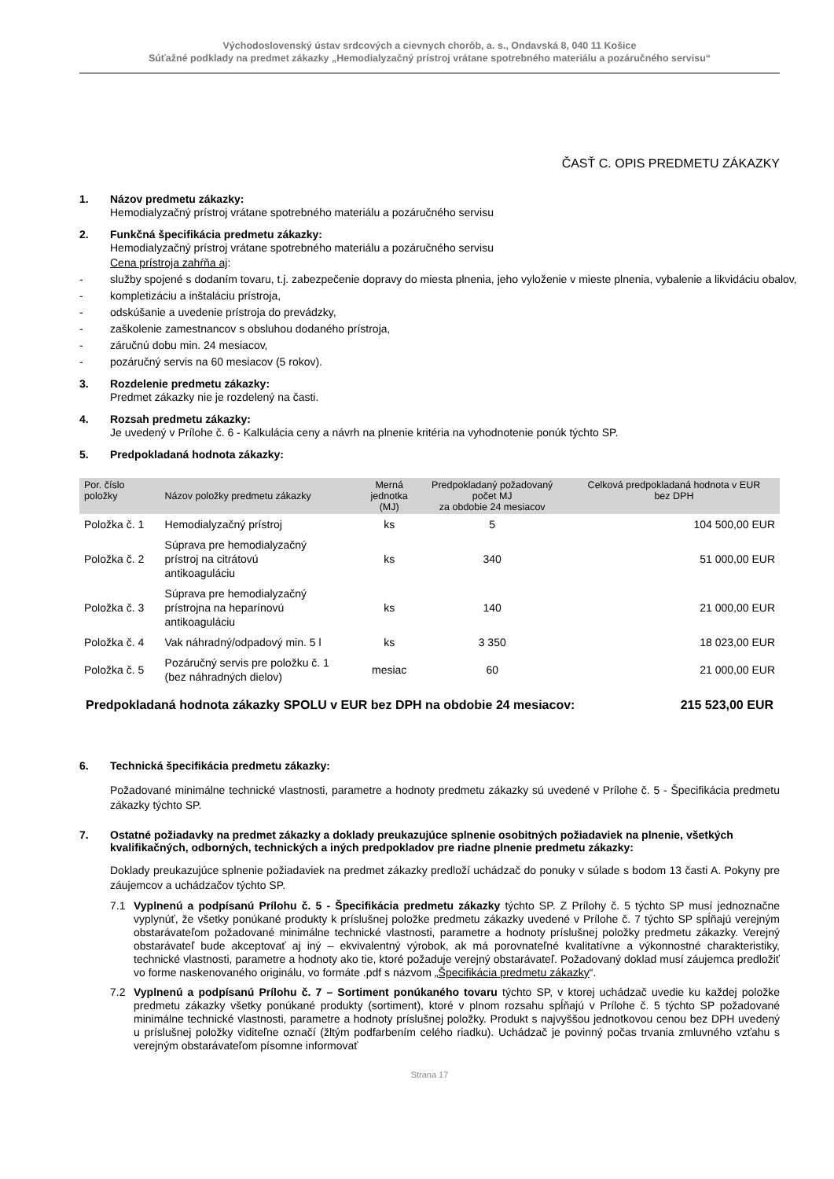Východoslovenský ústav srdcových a cievnych chorôb, a. s., Ondavská 8, 040 11 Košice
Súťažné podklady na predmet zákazky „Hemodialyzačný prístroj vrátane spotrebného materiálu a pozáručného servisu“
ČASŤ C. OPIS PREDMETU ZÁKAZKY
1. Názov predmetu zákazky:
Hemodialyzačný prístroj vrátane spotrebného materiálu a pozáručného servisu
2. Funkčná špecifikácia predmetu zákazky:
Hemodialyzačný prístroj vrátane spotrebného materiálu a pozáručného servisu
Cena prístroja zahŕňa aj:
- služby spojené s dodaním tovaru, t.j. zabezpečenie dopravy do miesta plnenia, jeho vyloženie v mieste plnenia, vybalenie a likvidáciu obalov,
- kompletizáciu a inštaláciu prístroja,
- odskúšanie a uvedenie prístroja do prevádzky,
- zaškolenie zamestnancov s obsluhou dodaného prístroja,
- záručnú dobu min. 24 mesiacov,
- pozáručný servis na 60 mesiacov (5 rokov).
3. Rozdelenie predmetu zákazky:
Predmet zákazky nie je rozdelený na časti.
4. Rozsah predmetu zákazky:
Je uvedený v Prílohe č. 6 - Kalkulácia ceny a návrh na plnenie kritéria na vyhodnotenie ponúk týchto SP.
5. Predpokladaná hodnota zákazky:
| Por. číslo položky | Názov položky predmetu zákazky | Merná jednotka (MJ) | Predpokladaný požadovaný počet MJ za obdobie 24 mesiacov | Celková predpokladaná hodnota v EUR bez DPH |
| --- | --- | --- | --- | --- |
| Položka č. 1 | Hemodialyzačný prístroj | ks | 5 | 104 500,00 EUR |
| Položka č. 2 | Súprava pre hemodialyzačný prístroj na citrátovú antikoaguláciu | ks | 340 | 51 000,00 EUR |
| Položka č. 3 | Súprava pre hemodialyzačný prístrojna na heparínovú antikoaguláciu | ks | 140 | 21 000,00 EUR |
| Položka č. 4 | Vak náhradný/odpadový min. 5 l | ks | 3 350 | 18 023,00 EUR |
| Položka č. 5 | Pozáručný servis pre položku č. 1 (bez náhradných dielov) | mesiac | 60 | 21 000,00 EUR |
Predpokladaná hodnota zákazky SPOLU v EUR bez DPH na obdobie 24 mesiacov: 215 523,00 EUR
6. Technická špecifikácia predmetu zákazky:
Požadované minimálne technické vlastnosti, parametre a hodnoty predmetu zákazky sú uvedené v Prílohe č. 5 - Špecifikácia predmetu zákazky týchto SP.
7. Ostatné požiadavky na predmet zákazky a doklady preukazujúce splnenie osobitných požiadaviek na plnenie, všetkých kvalifikačných, odborných, technických a iných predpokladov pre riadne plnenie predmetu zákazky:
Doklady preukazujúce splnenie požiadaviek na predmet zákazky predloží uchádzač do ponuky v súlade s bodom 13 časti A. Pokyny pre záujemcov a uchádzačov týchto SP.
7.1 Vyplnenú a podpísanú Prílohu č. 5 - Špecifikácia predmetu zákazky týchto SP. Z Prílohy č. 5 týchto SP musí jednoznačne vyplynúť, že všetky ponúkané produkty k príslušnej položke predmetu zákazky uvedené v Prílohe č. 7 týchto SP spĺňajú verejným obstarávateľom požadované minimálne technické vlastnosti, parametre a hodnoty príslušnej položky predmetu zákazky. Verejný obstarávateľ bude akceptovať aj iný – ekvivalentný výrobok, ak má porovnateľné kvalitatívne a výkonnostné charakteristiky, technické vlastnosti, parametre a hodnoty ako tie, ktoré požaduje verejný obstarávateľ. Požadovaný doklad musí záujemca predložiť vo forme naskenovaného originálu, vo formáte .pdf s názvom „Špecifikácia predmetu zákazky“.
7.2 Vyplnenú a podpísanú Prílohu č. 7 – Sortiment ponúkaného tovaru týchto SP, v ktorej uchádzač uvedie ku každej položke predmetu zákazky všetky ponúkané produkty (sortiment), ktoré v plnom rozsahu spĺňajú v Prílohe č. 5 týchto SP požadované minimálne technické vlastnosti, parametre a hodnoty príslušnej položky. Produkt s najvyššou jednotkovou cenou bez DPH uvedený u príslušnej položky viditeľne označí (žltým podfarbením celého riadku). Uchádzač je povinný počas trvania zmluvného vzťahu s verejným obstarávateľom písomne informovať
Strana 17